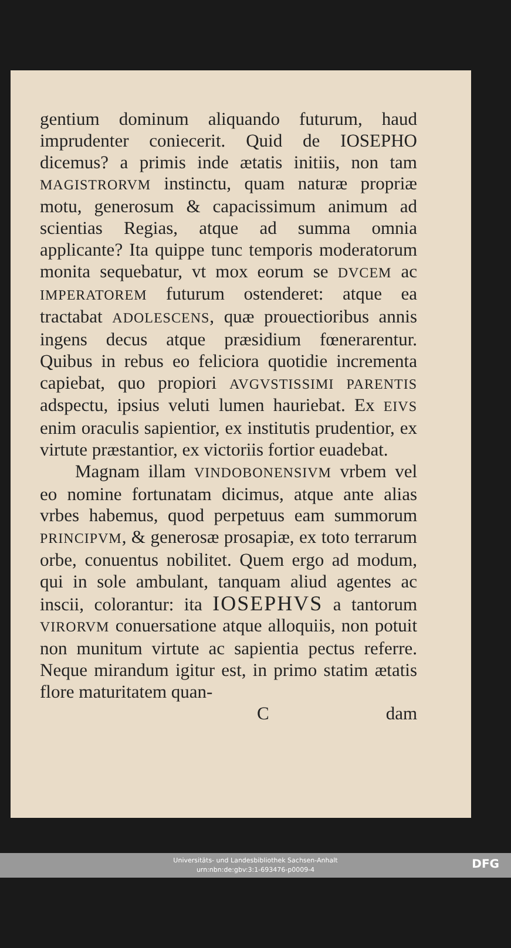gentium dominum aliquando futurum, haud imprudenter coniecerit. Quid de IOSEPHO dicemus? a primis inde ætatis initiis, non tam MAGISTRORVM instinctu, quam naturæ propriæ motu, generosum & capacissimum animum ad scientias Regias, atque ad summa omnia applicante? Ita quippe tunc temporis moderatorum monita sequebatur, vt mox eorum se DVCEM ac IMPERATOREM futurum ostenderet: atque ea tractabat ADOLESCENS, quæ prouectioribus annis ingens decus atque præsidium fœnerarentur. Quibus in rebus eo feliciora quotidie incrementa capiebat, quo propiori AVGVSTISSIMI PARENTIS adspectu, ipsius veluti lumen hauriebat. Ex EIVS enim oraculis sapientior, ex institutis prudentior, ex virtute præstantior, ex victoriis fortior euadebat.
Magnam illam VINDOBONENSIVM vrbem vel eo nomine fortunatam dicimus, atque ante alias vrbes habemus, quod perpetuus eam summorum PRINCIPVM, & generosæ prosapiæ, ex toto terrarum orbe, conuentus nobilitet. Quem ergo ad modum, qui in sole ambulant, tanquam aliud agentes ac inscii, colorantur: ita IOSEPHVS a tantorum VIRORVM conuersatione atque alloquiis, non potuit non munitum virtute ac sapientia pectus referre. Neque mirandum igitur est, in primo statim ætatis flore maturitatem quan-
Cdam
Universitäts- und Landesbibliothek Sachsen-Anhalt
urn:nbn:de:gbv:3:1-693476-p0009-4
DFG